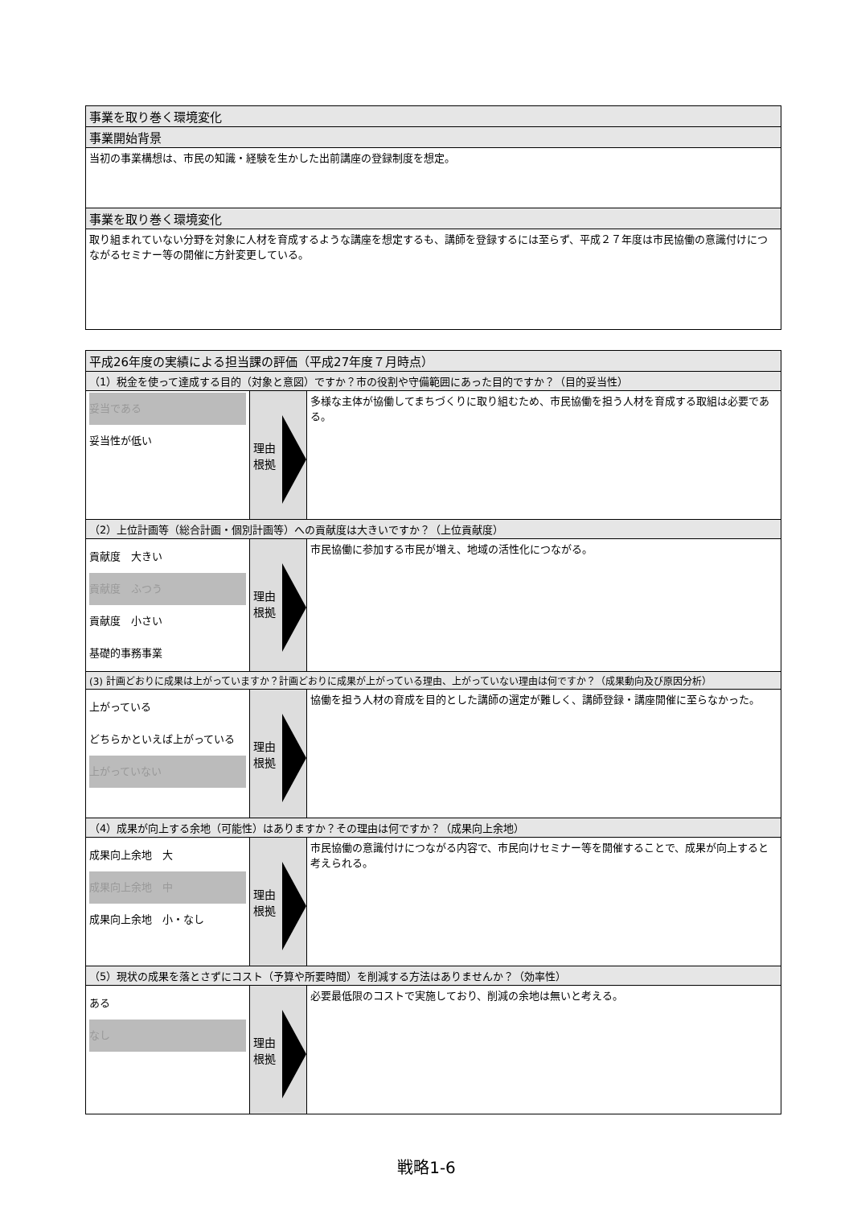| 事業を取り巻く環境変化 |
| 事業開始背景 |
| 当初の事業構想は、市民の知識・経験を生かした出前講座の登録制度を想定。 |
| 事業を取り巻く環境変化 |
| 取り組まれていない分野を対象に人材を育成するような講座を想定するも、講師を登録するには至らず、平成２７年度は市民協働の意識付けにつながるセミナー等の開催に方針変更している。 |
| 平成26年度の実績による担当課の評価（平成27年度７月時点） | | |
| （1）税金を使って達成する目的（対象と意図）ですか？市の役割や守備範囲にあった目的ですか？（目的妥当性） | | |
| 妥当である 妥当性が低い | 理由 根拠 | 多様な主体が協働してまちづくりに取り組むため、市民協働を担う人材を育成する取組は必要である。 |
| （2）上位計画等（総合計画・個別計画等）への貢献度は大きいですか？（上位貢献度） | | |
| 貢献度 大きい 貢献度 ふつう 貢献度 小さい 基礎的事務事業 | 理由 根拠 | 市民協働に参加する市民が増え、地域の活性化につながる。 |
| (3) 計画どおりに成果は上がっていますか？計画どおりに成果が上がっている理由、上がっていない理由は何ですか？（成果動向及び原因分析） | | |
| 上がっている どちらかといえば上がっている 上がっていない | 理由 根拠 | 協働を担う人材の育成を目的とした講師の選定が難しく、講師登録・講座開催に至らなかった。 |
| （4）成果が向上する余地（可能性）はありますか？その理由は何ですか？（成果向上余地） | | |
| 成果向上余地 大 成果向上余地 中 成果向上余地 小・なし | 理由 根拠 | 市民協働の意識付けにつながる内容で、市民向けセミナー等を開催することで、成果が向上すると考えられる。 |
| （5）現状の成果を落とさずにコスト（予算や所要時間）を削減する方法はありませんか？（効率性） | | |
| ある なし | 理由 根拠 | 必要最低限のコストで実施しており、削減の余地は無いと考える。 |
戦略1-6